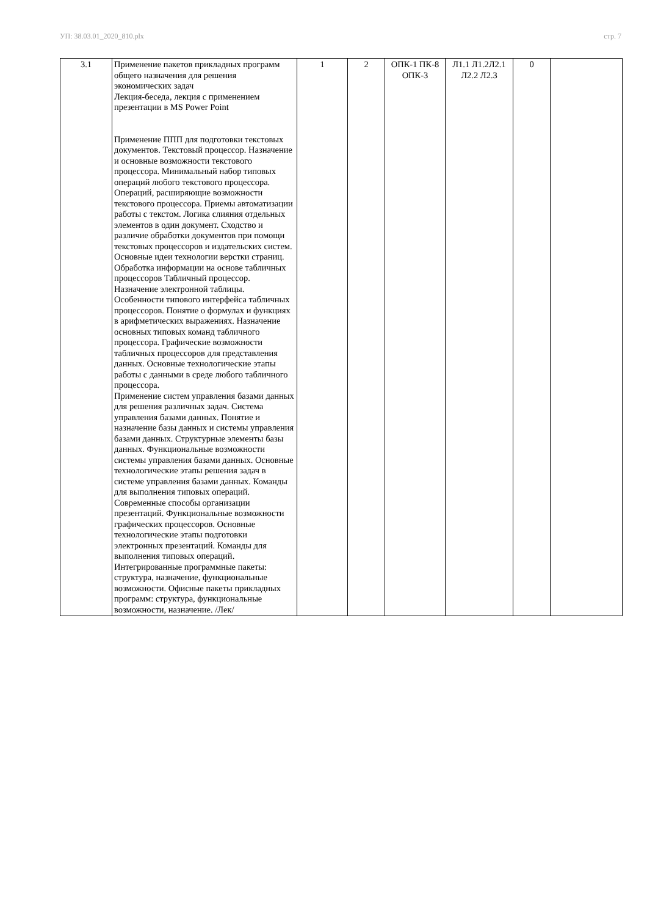УП: 38.03.01_2020_810.plx стр. 7
| 3.1 | Применение пакетов прикладных программ общего назначения для решения экономических задач Лекция-беседа, лекция с применением презентации в MS Power Point Применение ППП для подготовки текстовых документов. Текстовый процессор. Назначение и основные возможности текстового процессора. Минимальный набор типовых операций любого текстового процессора. Операций, расширяющие возможности текстового процессора. Приемы автоматизации работы с текстом. Логика слияния отдельных элементов в один документ. Сходство и различие обработки документов при помощи текстовых процессоров и издательских систем. Основные идеи технологии верстки страниц. Обработка информации на основе табличных процессоров Табличный процессор. Назначение электронной таблицы. Особенности типового интерфейса табличных процессоров. Понятие о формулах и функциях в арифметических выражениях. Назначение основных типовых команд табличного процессора. Графические возможности табличных процессоров для представления данных. Основные технологические этапы работы с данными в среде любого табличного процессора. Применение систем управления базами данных для решения различных задач. Система управления базами данных. Понятие и назначение базы данных и системы управления базами данных. Структурные элементы базы данных. Функциональные возможности системы управления базами данных. Основные технологические этапы решения задач в системе управления базами данных. Команды для выполнения типовых операций. Современные способы организации презентаций. Функциональные возможности графических процессоров. Основные технологические этапы подготовки электронных презентаций. Команды для выполнения типовых операций. Интегрированные программные пакеты: структура, назначение, функциональные возможности. Офисные пакеты прикладных программ: структура, функциональные возможности, назначение. /Лек/ | 1 | 2 | ОПК-1 ПК-8 ОПК-3 | Л1.1 Л1.2Л2.1 Л2.2 Л2.3 | 0 | |